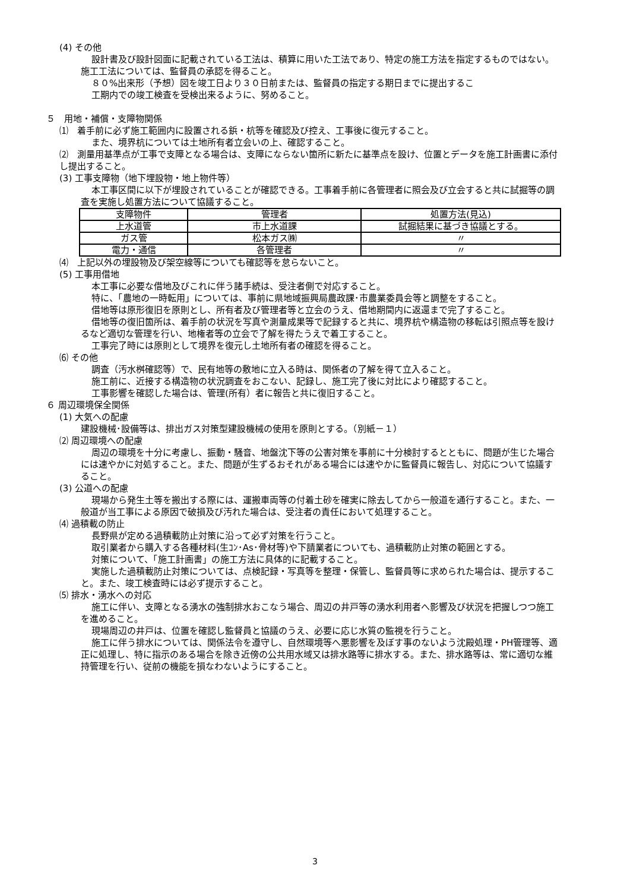(4) その他
設計書及び設計図面に記載されている工法は、積算に用いた工法であり、特定の施工方法を指定するものではない。施工工法については、監督員の承認を得ること。
８０%出来形（予想）図を竣工日より３０日前または、監督員の指定する期日までに提出するこ
工期内での竣工検査を受検出来るように、努めること。
５　用地・補償・支障物関係
⑴　着手前に必ず施工範囲内に設置される鋲・杭等を確認及び控え、工事後に復元すること。
また、境界杭については土地所有者立会いの上、確認すること。
⑵　測量用基準点が工事で支障となる場合は、支障にならない箇所に新たに基準点を設け、位置とデータを施工計画書に添付し提出すること。
(3) 工事支障物（地下埋設物・地上物件等）
本工事区間に以下が埋設されていることが確認できる。工事着手前に各管理者に照会及び立会すると共に試掘等の調査を実施し処置方法について協議すること。
| 支障物件 | 管理者 | 処置方法(見込) |
| 上水道管 | 市上水道課 | 試掘結果に基づき協議とする。 |
| ガス管 | 松本ガス㈱ | 〃 |
| 電力・通信 | 各管理者 | 〃 |
⑷　上記以外の埋設物及び架空線等についても確認等を怠らないこと。
(5) 工事用借地
本工事に必要な借地及びこれに伴う諸手続は、受注者側で対応すること。
特に、「農地の一時転用」については、事前に県地域振興局農政課･市農業委員会等と調整をすること。
借地等は原形復旧を原則とし、所有者及び管理者等と立会のうえ、借地期間内に返還まで完了すること。
借地等の復旧箇所は、着手前の状況を写真や測量成果等で記録すると共に、境界杭や構造物の移転は引照点等を設けるなど適切な管理を行い、地権者等の立会で了解を得たうえで着工すること。
工事完了時には原則として境界を復元し土地所有者の確認を得ること。
⑹ その他
調査（汚水桝確認等）で、民有地等の敷地に立入る時は、関係者の了解を得て立入ること。
施工前に、近接する構造物の状況調査をおこない、記録し、施工完了後に対比により確認すること。
工事影響を確認した場合は、管理(所有）者に報告と共に復旧すること。
６ 周辺環境保全関係
(1) 大気への配慮
建設機械･設備等は、排出ガス対策型建設機械の使用を原則とする。（別紙－１）
⑵ 周辺環境への配慮
周辺の環境を十分に考慮し、振動・騒音、地盤沈下等の公害対策を事前に十分検討するとともに、問題が生じた場合には速やかに対処すること。また、問題が生ずるおそれがある場合には速やかに監督員に報告し、対応について協議すること。
(3) 公道への配慮
現場から発生土等を搬出する際には、運搬車両等の付着土砂を確実に除去してから一般道を通行すること。また、一般道が当工事による原因で破損及び汚れた場合は、受注者の責任において処理すること。
⑷ 過積載の防止
長野県が定める過積載防止対策に沿って必ず対策を行うこと。
取引業者から購入する各種材料(生ｺﾝ･As･骨材等)や下請業者についても、過積載防止対策の範囲とする。
対策について、「施工計画書」の施工方法に具体的に記載すること。
実施した過積載防止対策については、点検記録・写真等を整理・保管し、監督員等に求められた場合は、提示すること。また、竣工検査時には必ず提示すること。
⑸ 排水・湧水への対応
施工に伴い、支障となる湧水の強制排水おこなう場合、周辺の井戸等の湧水利用者へ影響及び状況を把握しつつ施工を進めること。
現場周辺の井戸は、位置を確認し監督員と協議のうえ、必要に応じ水質の監視を行うこと。
施工に伴う排水については、関係法令を遵守し、自然環境等へ悪影響を及ぼす事のないよう沈殿処理・PH管理等、適正に処理し、特に指示のある場合を除き近傍の公共用水域又は排水路等に排水する。また、排水路等は、常に適切な維持管理を行い、従前の機能を損なわないようにすること。
3